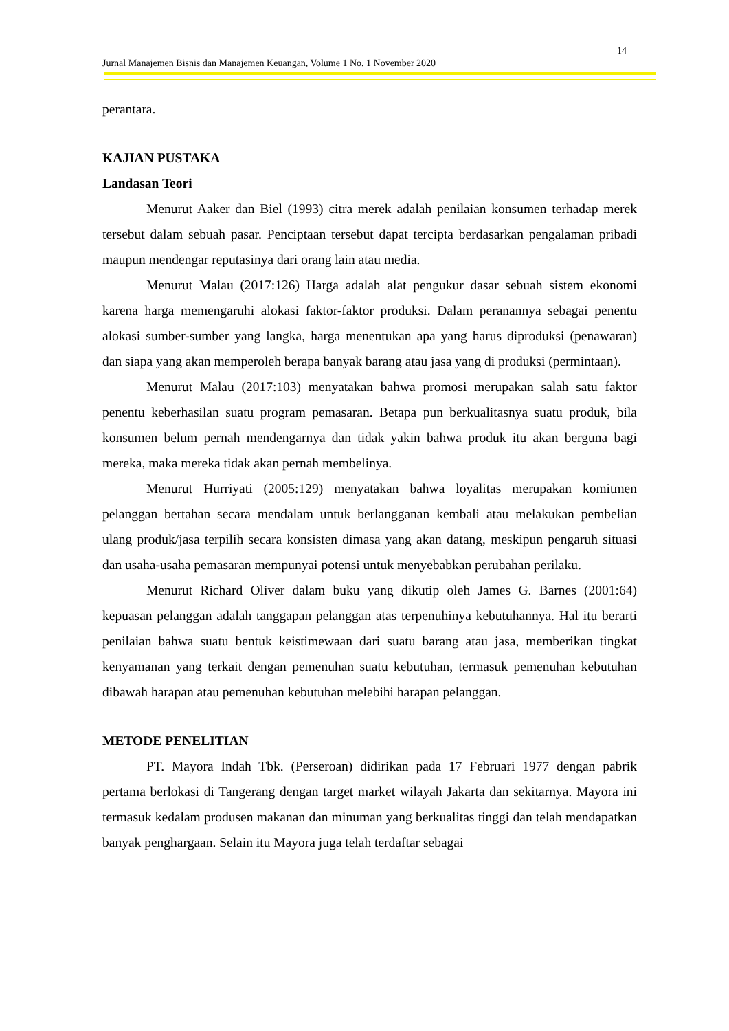14
Jurnal Manajemen Bisnis dan Manajemen Keuangan, Volume 1 No. 1 November 2020
perantara.
KAJIAN PUSTAKA
Landasan Teori
Menurut Aaker dan Biel (1993) citra merek adalah penilaian konsumen terhadap merek tersebut dalam sebuah pasar. Penciptaan tersebut dapat tercipta berdasarkan pengalaman pribadi maupun mendengar reputasinya dari orang lain atau media.
Menurut Malau (2017:126) Harga adalah alat pengukur dasar sebuah sistem ekonomi karena harga memengaruhi alokasi faktor-faktor produksi. Dalam peranannya sebagai penentu alokasi sumber-sumber yang langka, harga menentukan apa yang harus diproduksi (penawaran) dan siapa yang akan memperoleh berapa banyak barang atau jasa yang di produksi (permintaan).
Menurut Malau (2017:103) menyatakan bahwa promosi merupakan salah satu faktor penentu keberhasilan suatu program pemasaran. Betapa pun berkualitasnya suatu produk, bila konsumen belum pernah mendengarnya dan tidak yakin bahwa produk itu akan berguna bagi mereka, maka mereka tidak akan pernah membelinya.
Menurut Hurriyati (2005:129) menyatakan bahwa loyalitas merupakan komitmen pelanggan bertahan secara mendalam untuk berlangganan kembali atau melakukan pembelian ulang produk/jasa terpilih secara konsisten dimasa yang akan datang, meskipun pengaruh situasi dan usaha-usaha pemasaran mempunyai potensi untuk menyebabkan perubahan perilaku.
Menurut Richard Oliver dalam buku yang dikutip oleh James G. Barnes (2001:64) kepuasan pelanggan adalah tanggapan pelanggan atas terpenuhinya kebutuhannya. Hal itu berarti penilaian bahwa suatu bentuk keistimewaan dari suatu barang atau jasa, memberikan tingkat kenyamanan yang terkait dengan pemenuhan suatu kebutuhan, termasuk pemenuhan kebutuhan dibawah harapan atau pemenuhan kebutuhan melebihi harapan pelanggan.
METODE PENELITIAN
PT. Mayora Indah Tbk. (Perseroan) didirikan pada 17 Februari 1977 dengan pabrik pertama berlokasi di Tangerang dengan target market wilayah Jakarta dan sekitarnya. Mayora ini termasuk kedalam produsen makanan dan minuman yang berkualitas tinggi dan telah mendapatkan banyak penghargaan. Selain itu Mayora juga telah terdaftar sebagai